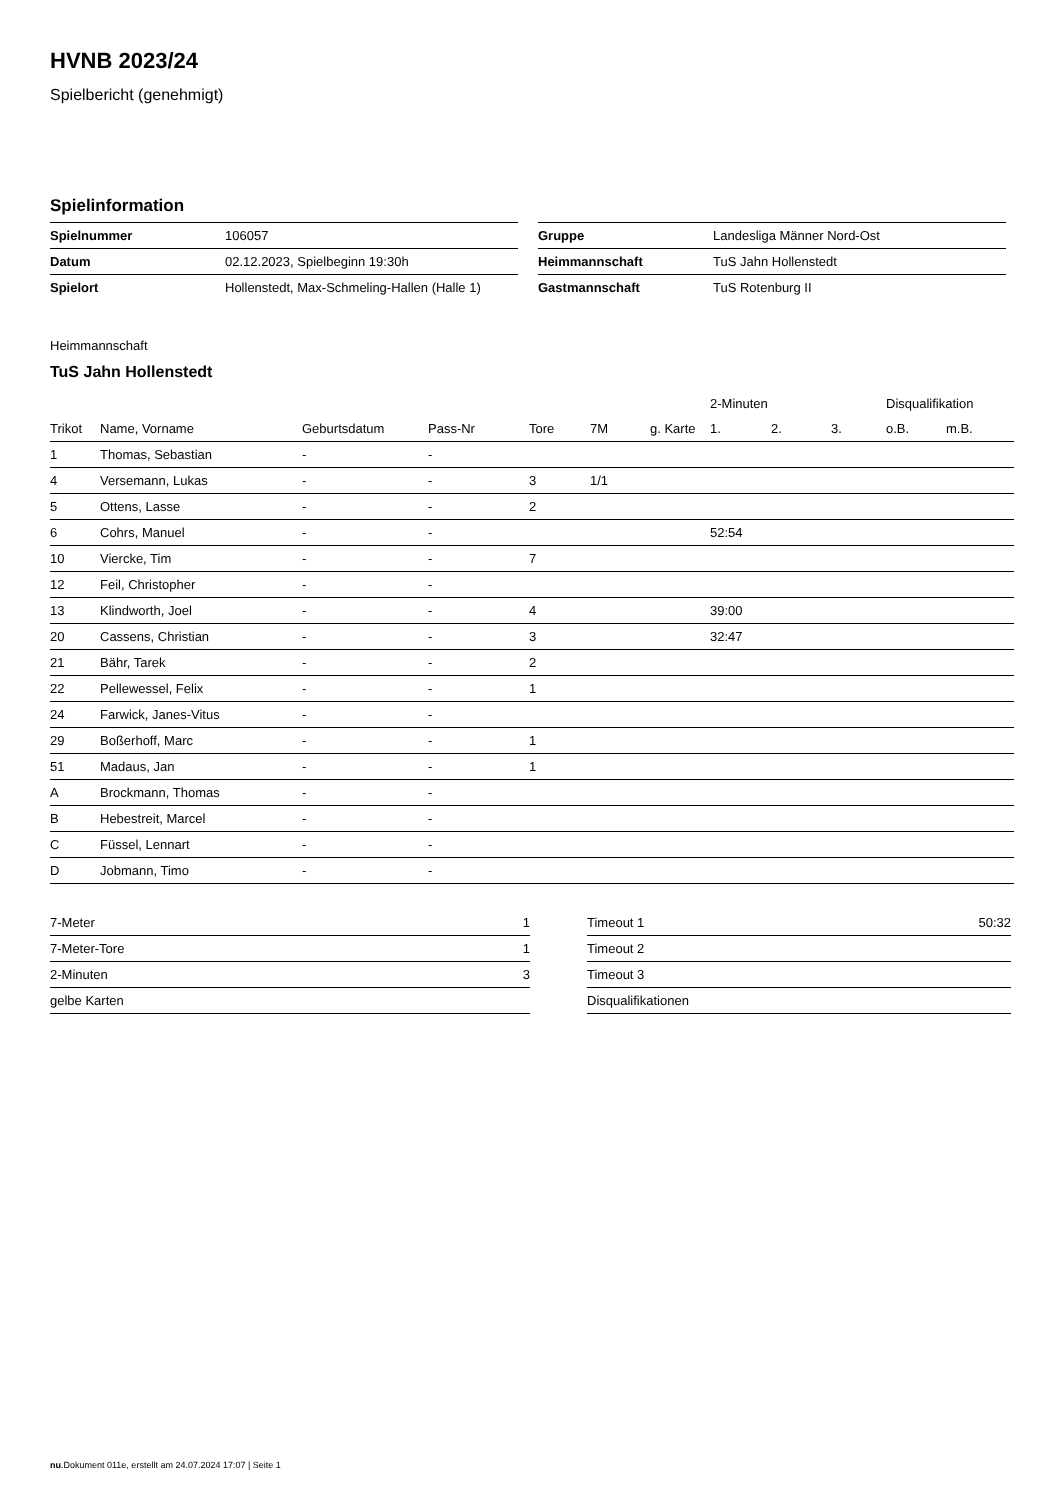HVNB 2023/24
Spielbericht (genehmigt)
Spielinformation
| Spielnummer | 106057 |
| Datum | 02.12.2023, Spielbeginn 19:30h |
| Spielort | Hollenstedt, Max-Schmeling-Hallen (Halle 1) |
| Gruppe | Landesliga Männer Nord-Ost |
| Heimmannschaft | TuS Jahn Hollenstedt |
| Gastmannschaft | TuS Rotenburg II |
Heimmannschaft
TuS Jahn Hollenstedt
| | | | | | | | 2-Minuten | | | Disqualifikation | |
| --- | --- | --- | --- | --- | --- | --- | --- | --- | --- | --- | --- |
| Trikot | Name, Vorname | Geburtsdatum | Pass-Nr | Tore | 7M | g. Karte | 1. | 2. | 3. | o.B. | m.B. |
| 1 | Thomas, Sebastian | - | - | | | | | | | | |
| 4 | Versemann, Lukas | - | - | 3 | 1/1 | | | | | | |
| 5 | Ottens, Lasse | - | - | 2 | | | | | | | |
| 6 | Cohrs, Manuel | - | - | | | | 52:54 | | | | |
| 10 | Viercke, Tim | - | - | 7 | | | | | | | |
| 12 | Feil, Christopher | - | - | | | | | | | | |
| 13 | Klindworth, Joel | - | - | 4 | | | 39:00 | | | | |
| 20 | Cassens, Christian | - | - | 3 | | | 32:47 | | | | |
| 21 | Bähr, Tarek | - | - | 2 | | | | | | | |
| 22 | Pellewessel, Felix | - | - | 1 | | | | | | | |
| 24 | Farwick, Janes-Vitus | - | - | | | | | | | | |
| 29 | Boßerhoff, Marc | - | - | 1 | | | | | | | |
| 51 | Madaus, Jan | - | - | 1 | | | | | | | |
| A | Brockmann, Thomas | - | - | | | | | | | | |
| B | Hebestreit, Marcel | - | - | | | | | | | | |
| C | Füssel, Lennart | - | - | | | | | | | | |
| D | Jobmann, Timo | - | - | | | | | | | | |
| 7-Meter | 1 |
| 7-Meter-Tore | 1 |
| 2-Minuten | 3 |
| gelbe Karten | |
| Timeout 1 | 50:32 |
| Timeout 2 | |
| Timeout 3 | |
| Disqualifikationen | |
nu.Dokument 011e, erstellt am 24.07.2024 17:07 | Seite 1